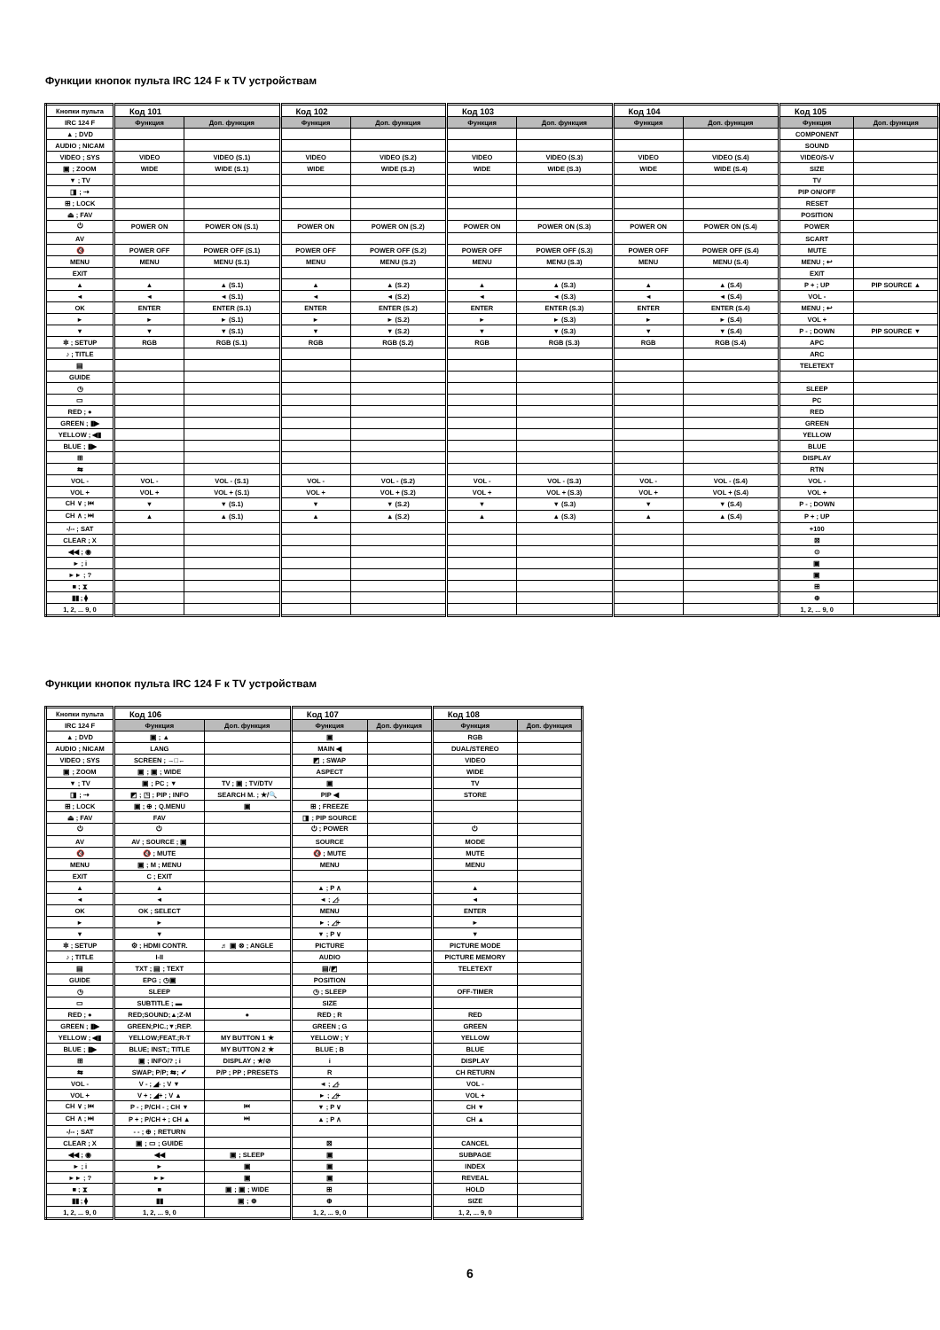Функции кнопок пульта IRC 124 F к TV устройствам
| Кнопки пульта | Код 101 | | Код 102 | | Код 103 | | Код 104 | | Код 105 | |
| --- | --- | --- | --- | --- | --- | --- | --- | --- | --- | --- |
| IRC 124 F | Функция | Доп. функция | Функция | Доп. функция | Функция | Доп. функция | Функция | Доп. функция | Функция | Доп. функция |
| ▲ ; DVD | | | | | | | | | COMPONENT | |
| AUDIO ; NICAM | | | | | | | | | SOUND | |
| VIDEO ; SYS | VIDEO | VIDEO (S.1) | VIDEO | VIDEO (S.2) | VIDEO | VIDEO (S.3) | VIDEO | VIDEO (S.4) | VIDEO/S-V | |
| ▣ ; ZOOM | WIDE | WIDE (S.1) | WIDE | WIDE (S.2) | WIDE | WIDE (S.3) | WIDE | WIDE (S.4) | SIZE | |
| ▼ ; TV | | | | | | | | | TV | |
| ◨ ; ⇢ | | | | | | | | | PIP ON/OFF | |
| ⊞ ; LOCK | | | | | | | | | RESET | |
| ⏏ ; FAV | | | | | | | | | POSITION | |
| ⏻ | POWER ON | POWER ON (S.1) | POWER ON | POWER ON (S.2) | POWER ON | POWER ON (S.3) | POWER ON | POWER ON (S.4) | POWER | |
| AV | | | | | | | | | SCART | |
| 🔇 | POWER OFF | POWER OFF (S.1) | POWER OFF | POWER OFF (S.2) | POWER OFF | POWER OFF (S.3) | POWER OFF | POWER OFF (S.4) | MUTE | |
| MENU | MENU | MENU (S.1) | MENU | MENU (S.2) | MENU | MENU (S.3) | MENU | MENU (S.4) | MENU ; ↩ | |
| EXIT | | | | | | | | | EXIT | |
| ▲ | ▲ | ▲ (S.1) | ▲ | ▲ (S.2) | ▲ | ▲ (S.3) | ▲ | ▲ (S.4) | P + ; UP | PIP SOURCE ▲ |
| ◄ | ◄ | ◄ (S.1) | ◄ | ◄ (S.2) | ◄ | ◄ (S.3) | ◄ | ◄ (S.4) | VOL - | |
| OK | ENTER | ENTER (S.1) | ENTER | ENTER (S.2) | ENTER | ENTER (S.3) | ENTER | ENTER (S.4) | MENU ; ↩ | |
| ► | ► | ► (S.1) | ► | ► (S.2) | ► | ► (S.3) | ► | ► (S.4) | VOL + | |
| ▼ | ▼ | ▼ (S.1) | ▼ | ▼ (S.2) | ▼ | ▼ (S.3) | ▼ | ▼ (S.4) | P - ; DOWN | PIP SOURCE ▼ |
| ✲ ; SETUP | RGB | RGB (S.1) | RGB | RGB (S.2) | RGB | RGB (S.3) | RGB | RGB (S.4) | APC | |
| ♪ ; TITLE | | | | | | | | | ARC | |
| ▤ | | | | | | | | | TELETEXT | |
| GUIDE | | | | | | | | | | |
| ◷ | | | | | | | | | SLEEP | |
| ▭ | | | | | | | | | PC | |
| RED ; ● | | | | | | | | | RED | |
| GREEN ; ▮▶ | | | | | | | | | GREEN | |
| YELLOW ; ◀▮ | | | | | | | | | YELLOW | |
| BLUE ; ▮▶ | | | | | | | | | BLUE | |
| ⊞ | | | | | | | | | DISPLAY | |
| ⇆ | | | | | | | | | RTN | |
| VOL - | VOL - | VOL - (S.1) | VOL - | VOL - (S.2) | VOL - | VOL - (S.3) | VOL - | VOL - (S.4) | VOL - | |
| VOL + | VOL + | VOL + (S.1) | VOL + | VOL + (S.2) | VOL + | VOL + (S.3) | VOL + | VOL + (S.4) | VOL + | |
| CH ∨ ; ⏮ | ▼ | ▼ (S.1) | ▼ | ▼ (S.2) | ▼ | ▼ (S.3) | ▼ | ▼ (S.4) | P - ; DOWN | |
| CH ∧ ; ⏭ | ▲ | ▲ (S.1) | ▲ | ▲ (S.2) | ▲ | ▲ (S.3) | ▲ | ▲ (S.4) | P + ; UP | |
| -/-- ; SAT | | | | | | | | | +100 | |
| CLEAR ; X | | | | | | | | | ⊠ | |
| ◀◀ ; ◉ | | | | | | | | | ⊙ | |
| ► ; i | | | | | | | | | ▣ | |
| ►► ; ? | | | | | | | | | ▣ | |
| ■ ; ⧗ | | | | | | | | | ⊞ | |
| ▮▮ ; ⧫ | | | | | | | | | ⊕ | |
| 1, 2, ... 9, 0 | | | | | | | | | 1, 2, ... 9, 0 | |
Функции кнопок пульта IRC 124 F к TV устройствам
| Кнопки пульта | Код 106 | | Код 107 | | Код 108 | |
| --- | --- | --- | --- | --- | --- | --- |
| IRC 124 F | Функция | Доп. функция | Функция | Доп. функция | Функция | Доп. функция |
| ▲ ; DVD | ▣ ; ▲ | | ▣ | | RGB | |
| AUDIO ; NICAM | LANG | | MAIN ◀ | | DUAL/STEREO | |
| VIDEO ; SYS | SCREEN ; →□← | | ◩ ; SWAP | | VIDEO | |
| ▣ ; ZOOM | ▣ ; ▣ ; WIDE | | ASPECT | | WIDE | |
| ▼ ; TV | ▣ ; PC ; ▼ | TV ; ▣ ; TV/DTV | ▣ | | TV | |
| ◨ ; ⇢ | ◩ ; ◳ ; PIP ; INFO | SEARCH M. ; ★/🔍 | PIP ◀ | | STORE | |
| ⊞ ; LOCK | ▣ ; ⊕ ; Q.MENU | ▣ | ⊞ ; FREEZE | | | |
| ⏏ ; FAV | FAV | | ◨ ; PIP SOURCE | | | |
| ⏻ | ⏻ | | ⏻ ; POWER | | ⏻ | |
| AV | AV ; SOURCE ; ▣ | | SOURCE | | MODE | |
| 🔇 | 🔇 ; MUTE | | 🔇 ; MUTE | | MUTE | |
| MENU | ▣ ; M ; MENU | | MENU | | MENU | |
| EXIT | C ; EXIT | | | | | |
| ▲ | ▲ | | ▲ ; P ∧ | | ▲ | |
| ◄ | ◄ | | ◄ ; ◿- | | ◄ | |
| OK | OK ; SELECT | | MENU | | ENTER | |
| ► | ► | | ► ; ◿+ | | ► | |
| ▼ | ▼ | | ▼ ; P ∨ | | ▼ | |
| ✲ ; SETUP | ⚙ ; HDMI CONTR. | ♬ ▣ ⊗ ; ANGLE | PICTURE | | PICTURE MODE | |
| ♪ ; TITLE | I-II | | AUDIO | | PICTURE MEMORY | |
| ▤ | TXT ; ▤ ; TEXT | | ▤/◩ | | TELETEXT | |
| GUIDE | EPG ; ◷▣ | | POSITION | | | |
| ◷ | SLEEP | | ◷ ; SLEEP | | OFF-TIMER | |
| ▭ | SUBTITLE ; ▬ | | SIZE | | | |
| RED ; ● | RED;SOUND;▲;Z-M | ● | RED ; R | | RED | |
| GREEN ; ▮▶ | GREEN;PIC.;▼;REP. | | GREEN ; G | | GREEN | |
| YELLOW ; ◀▮ | YELLOW;FEAT.;R-T | MY BUTTON 1 ★ | YELLOW ; Y | | YELLOW | |
| BLUE ; ▮▶ | BLUE; INST.; TITLE | MY BUTTON 2 ★ | BLUE ; B | | BLUE | |
| ⊞ | ▣ ; INFO/? ; i | DISPLAY ; ★/⊘ | i | | DISPLAY | |
| ⇆ | SWAP; P/P; ⇆; ✔ | P/P ; PP ; PRESETS | R | | CH RETURN | |
| VOL - | V - ; ◢- ; V ▼ | | ◄ ; ◿- | | VOL - | |
| VOL + | V + ; ◢+ ; V ▲ | | ► ; ◿+ | | VOL + | |
| CH ∨ ; ⏮ | P - ; P/CH - ; CH ▼ | ⏮ | ▼ ; P ∨ | | CH ▼ | |
| CH ∧ ; ⏭ | P + ; P/CH + ; CH ▲ | ⏭ | ▲ ; P ∧ | | CH ▲ | |
| -/-- ; SAT | - - ; ⊕ ; RETURN | | | | | |
| CLEAR ; X | ▣ ; ▭ ; GUIDE | | ⊠ | | CANCEL | |
| ◀◀ ; ◉ | ◀◀ | ▣ ; SLEEP | ▣ | | SUBPAGE | |
| ► ; i | ► | ▣ | ▣ | | INDEX | |
| ►► ; ? | ►► | ▣ | ▣ | | REVEAL | |
| ■ ; ⧗ | ■ | ▣ ; ▣ ; WIDE | ⊞ | | HOLD | |
| ▮▮ ; ⧫ | ▮▮ | ▣ ; ⊕ | ⊕ | | SIZE | |
| 1, 2, ... 9, 0 | 1, 2, ... 9, 0 | | 1, 2, ... 9, 0 | | 1, 2, ... 9, 0 | |
6